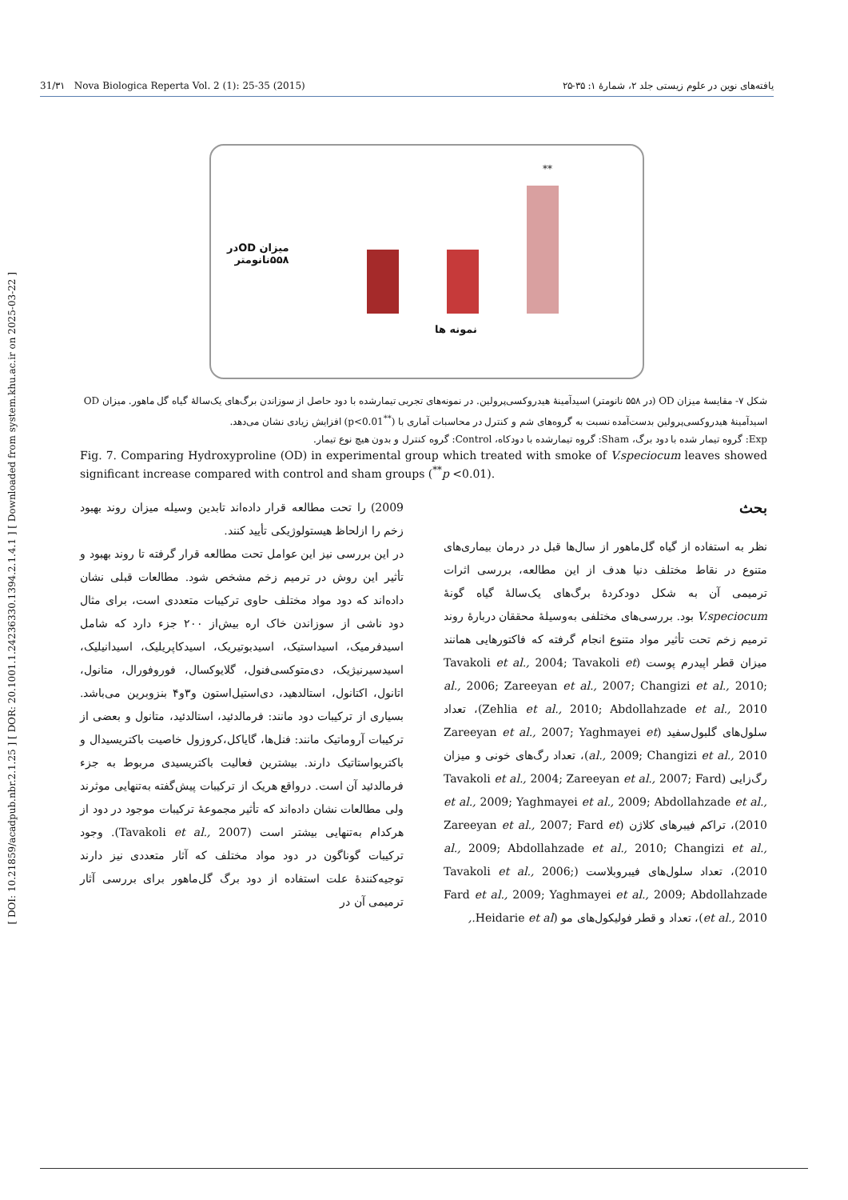[ DOI: 10.21859/acadpub.nbr.2.1.25 ] [ DOR: 20.1001.1.24236330.1394.2.1.4.1 ] [ Downloaded from system.khu.ac.ir on 2025-03-22 ]
31/۳۱ Nova Biologica Reperta Vol. 2 (1): 25-35 (2015) یافته‌های نوین در علوم زیستی جلد ۲، شمارهٔ ۱: ۳۵-۲۵
میزان ODدر
۵۵۸نانومتر
**
نمونه ها
شکل ۷- مقایسهٔ میزان OD (در ۵۵۸ نانومتر) اسیدآمینهٔ هیدروکسی‌پرولین. در نمونه‌های تجربی تیمارشده با دود حاصل از سوزاندن برگ‌های یک‌سالهٔ گیاه گل ماهور. میزان OD اسیدآمینهٔ هیدروکسی‌پرولین بدست‌آمده نسبت به گروه‌های شم و کنترل در محاسبات آماری با (<sup>**</sup>p<0.01) افزایش زیادی نشان می‌دهد.
Exp: گروه تیمار شده با دود برگ، Sham: گروه تیمارشده با دودکاه، Control: گروه کنترل و بدون هیچ نوع تیمار.
Fig. 7. Comparing Hydroxyproline (OD) in experimental group which treated with smoke of V.speciocum leaves showed significant increase compared with control and sham groups (<sup>**</sup>p <0.01).
بحث
نظر به استفاده از گیاه گل‌ماهور از سال‌ها قبل در درمان بیماری‌های متنوع در نقاط مختلف دنیا هدف از این مطالعه، بررسی اثرات ترمیمی آن به شکل دودکردهٔ برگ‌های یک‌سالهٔ گیاه گونهٔ V.speciocum بود. بررسی‌های مختلفی به‌وسیلهٔ محققان دربارهٔ روند ترمیم زخم تحت تأثیر مواد متنوع انجام گرفته که فاکتورهایی همانند میزان قطر اپیدرم پوست (Tavakoli et al., 2004; Tavakoli et al., 2006; Zareeyan et al., 2007; Changizi et al., 2010; Zehlia et al., 2010; Abdollahzade et al., 2010)، تعداد سلول‌های گلبول‌سفید (Zareeyan et al., 2007; Yaghmayei et al., 2009; Changizi et al., 2010)، تعداد رگ‌های خونی و میزان رگ‌زایی (Tavakoli et al., 2004; Zareeyan et al., 2007; Fard et al., 2009; Yaghmayei et al., 2009; Abdollahzade et al., 2010)، تراکم فیبرهای کلاژن (Zareeyan et al., 2007; Fard et al., 2009; Abdollahzade et al., 2010; Changizi et al., 2010)، تعداد سلول‌های فیبروبلاست (Tavakoli et al., 2006; Fard et al., 2009; Yaghmayei et al., 2009; Abdollahzade et al., 2010)، تعداد و قطر فولیکول‌های مو (Heidarie et al.,
2009) را تحت مطالعه قرار داده‌اند تابدین وسیله میزان روند بهبود زخم را ازلحاظ هیستولوژیکی تأیید کنند.
در این بررسی نیز این عوامل تحت مطالعه قرار گرفته تا روند بهبود و تأثیر این روش در ترمیم زخم مشخص شود. مطالعات قبلی نشان داده‌اند که دود مواد مختلف حاوی ترکیبات متعددی است، برای مثال دود ناشی از سوزاندن خاک اره بیش‌از ۲۰۰ جزء دارد که شامل اسیدفرمیک، اسیداستیک، اسیدبوتیریک، اسیدکاپریلیک، اسیدانیلیک، اسیدسیرنیژیک، دی‌متوکسی‌فنول، گلایوکسال، فوروفورال، متانول، اتانول، اکتانول، استالدهید، دی‌استیل‌استون و۳و۴ بنزوبرین می‌باشد. بسیاری از ترکیبات دود مانند: فرمالدئید، استالدئید، متانول و بعضی از ترکیبات آروماتیک مانند: فنل‌ها، گایاکل،کروزول خاصیت باکتریسیدال و باکتریواستاتیک دارند. بیشترین فعالیت باکتریسیدی مربوط به جزء فرمالدئید آن است. درواقع هریک از ترکیبات پیش‌گفته به‌تنهایی موثرند ولی مطالعات نشان داده‌اند که تأثیر مجموعهٔ ترکیبات موجود در دود از هرکدام به‌تنهایی بیشتر است (Tavakoli et al., 2007). وجود ترکیبات گوناگون در دود مواد مختلف که آثار متعددی نیز دارند توجیه‌کنندهٔ علت استفاده از دود برگ گل‌ماهور برای بررسی آثار ترمیمی آن در